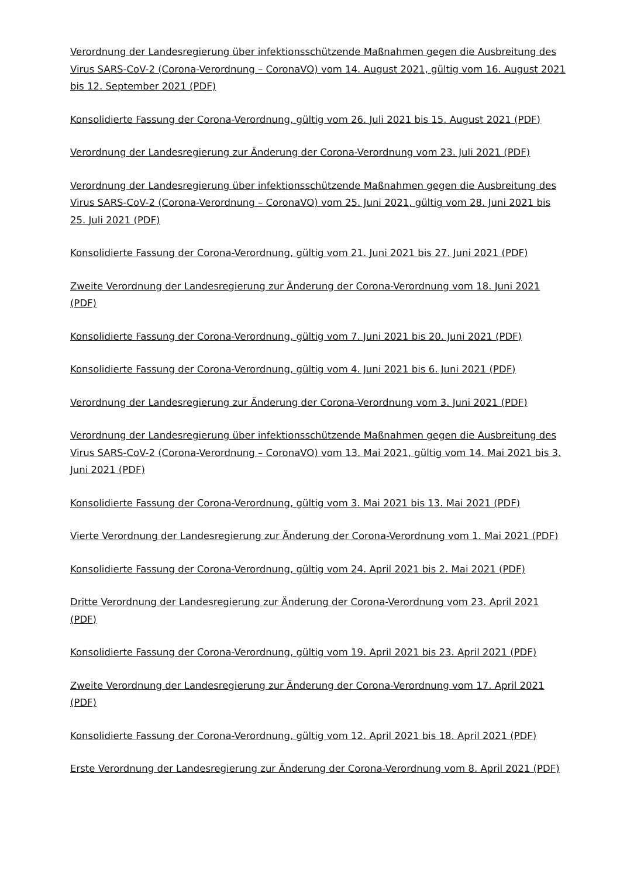Verordnung der Landesregierung über infektionsschützende Maßnahmen gegen die Ausbreitung des Virus SARS-CoV-2 (Corona-Verordnung – CoronaVO) vom 14. August 2021, gültig vom 16. August 2021 bis 12. September 2021 (PDF)
Konsolidierte Fassung der Corona-Verordnung, gültig vom 26. Juli 2021 bis 15. August 2021 (PDF)
Verordnung der Landesregierung zur Änderung der Corona-Verordnung vom 23. Juli 2021 (PDF)
Verordnung der Landesregierung über infektionsschützende Maßnahmen gegen die Ausbreitung des Virus SARS-CoV-2 (Corona-Verordnung – CoronaVO) vom 25. Juni 2021, gültig vom 28. Juni 2021 bis 25. Juli 2021 (PDF)
Konsolidierte Fassung der Corona-Verordnung, gültig vom 21. Juni 2021 bis 27. Juni 2021 (PDF)
Zweite Verordnung der Landesregierung zur Änderung der Corona-Verordnung vom 18. Juni 2021 (PDF)
Konsolidierte Fassung der Corona-Verordnung, gültig vom 7. Juni 2021 bis 20. Juni 2021 (PDF)
Konsolidierte Fassung der Corona-Verordnung, gültig vom 4. Juni 2021 bis 6. Juni 2021 (PDF)
Verordnung der Landesregierung zur Änderung der Corona-Verordnung vom 3. Juni 2021 (PDF)
Verordnung der Landesregierung über infektionsschützende Maßnahmen gegen die Ausbreitung des Virus SARS-CoV-2 (Corona-Verordnung – CoronaVO) vom 13. Mai 2021, gültig vom 14. Mai 2021 bis 3. Juni 2021 (PDF)
Konsolidierte Fassung der Corona-Verordnung, gültig vom 3. Mai 2021 bis 13. Mai 2021 (PDF)
Vierte Verordnung der Landesregierung zur Änderung der Corona-Verordnung vom 1. Mai 2021 (PDF)
Konsolidierte Fassung der Corona-Verordnung, gültig vom 24. April 2021 bis 2. Mai 2021 (PDF)
Dritte Verordnung der Landesregierung zur Änderung der Corona-Verordnung vom 23. April 2021 (PDF)
Konsolidierte Fassung der Corona-Verordnung, gültig vom 19. April 2021 bis 23. April 2021 (PDF)
Zweite Verordnung der Landesregierung zur Änderung der Corona-Verordnung vom 17. April 2021 (PDF)
Konsolidierte Fassung der Corona-Verordnung, gültig vom 12. April 2021 bis 18. April 2021 (PDF)
Erste Verordnung der Landesregierung zur Änderung der Corona-Verordnung vom 8. April 2021 (PDF)